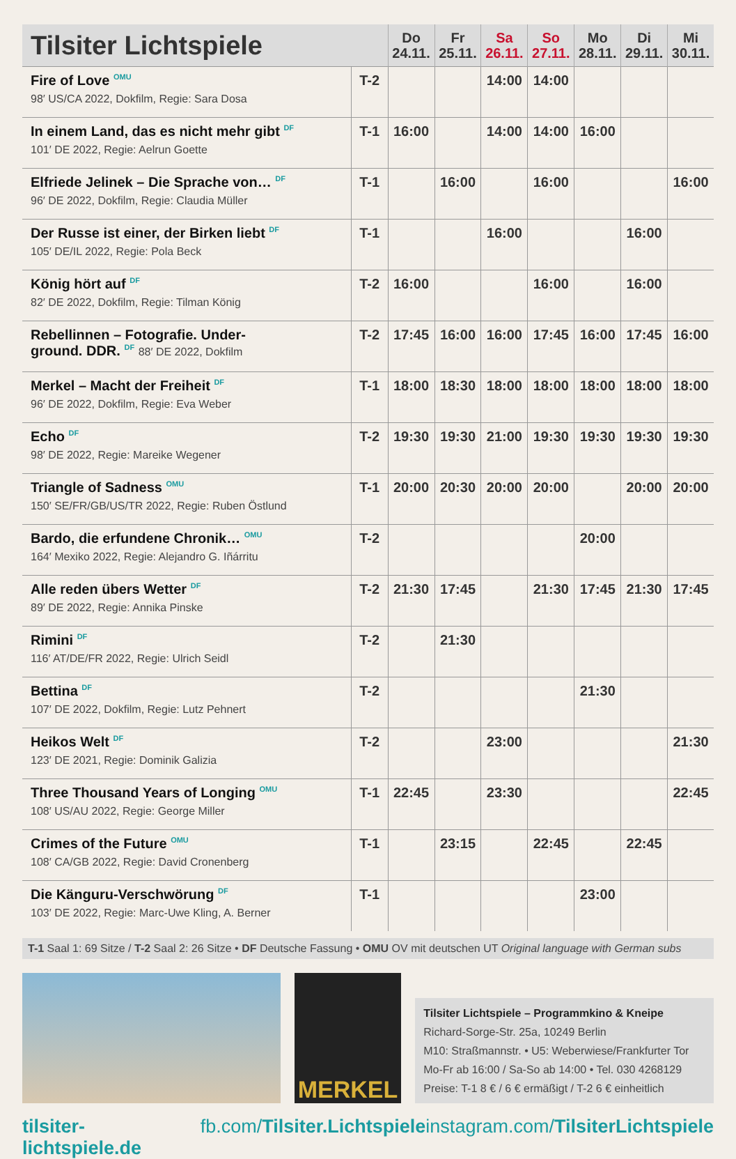| Tilsiter Lichtspiele | | Do 24.11. | Fr 25.11. | Sa 26.11. | So 27.11. | Mo 28.11. | Di 29.11. | Mi 30.11. |
| --- | --- | --- | --- | --- | --- | --- | --- | --- |
| Fire of Love <sup>OMU</sup> 98′ US/CA 2022, Dokfilm, Regie: Sara Dosa | T-2 | | | 14:00 | 14:00 | | | |
| In einem Land, das es nicht mehr gibt <sup>DF</sup> 101′ DE 2022, Regie: Aelrun Goette | T-1 | 16:00 | | 14:00 | 14:00 | 16:00 | | |
| Elfriede Jelinek – Die Sprache von… <sup>DF</sup> 96′ DE 2022, Dokfilm, Regie: Claudia Müller | T-1 | | 16:00 | | 16:00 | | | 16:00 |
| Der Russe ist einer, der Birken liebt <sup>DF</sup> 105′ DE/IL 2022, Regie: Pola Beck | T-1 | | | 16:00 | | | 16:00 | |
| König hört auf <sup>DF</sup> 82′ DE 2022, Dokfilm, Regie: Tilman König | T-2 | 16:00 | | | 16:00 | | 16:00 | |
| Rebellinnen – Fotografie. Under- ground. DDR. <sup>DF</sup> 88′ DE 2022, Dokfilm | T-2 | 17:45 | 16:00 | 16:00 | 17:45 | 16:00 | 17:45 | 16:00 |
| Merkel – Macht der Freiheit <sup>DF</sup> 96′ DE 2022, Dokfilm, Regie: Eva Weber | T-1 | 18:00 | 18:30 | 18:00 | 18:00 | 18:00 | 18:00 | 18:00 |
| Echo <sup>DF</sup> 98′ DE 2022, Regie: Mareike Wegener | T-2 | 19:30 | 19:30 | 21:00 | 19:30 | 19:30 | 19:30 | 19:30 |
| Triangle of Sadness <sup>OMU</sup> 150′ SE/FR/GB/US/TR 2022, Regie: Ruben Östlund | T-1 | 20:00 | 20:30 | 20:00 | 20:00 | | 20:00 | 20:00 |
| Bardo, die erfundene Chronik… <sup>OMU</sup> 164′ Mexiko 2022, Regie: Alejandro G. Iñárritu | T-2 | | | | | 20:00 | | |
| Alle reden übers Wetter <sup>DF</sup> 89′ DE 2022, Regie: Annika Pinske | T-2 | 21:30 | 17:45 | | 21:30 | 17:45 | 21:30 | 17:45 |
| Rimini <sup>DF</sup> 116′ AT/DE/FR 2022, Regie: Ulrich Seidl | T-2 | | 21:30 | | | | | |
| Bettina <sup>DF</sup> 107′ DE 2022, Dokfilm, Regie: Lutz Pehnert | T-2 | | | | | 21:30 | | |
| Heikos Welt <sup>DF</sup> 123′ DE 2021, Regie: Dominik Galizia | T-2 | | | 23:00 | | | | 21:30 |
| Three Thousand Years of Longing <sup>OMU</sup> 108′ US/AU 2022, Regie: George Miller | T-1 | 22:45 | | 23:30 | | | | 22:45 |
| Crimes of the Future <sup>OMU</sup> 108′ CA/GB 2022, Regie: David Cronenberg | T-1 | | 23:15 | | 22:45 | | 22:45 | |
| Die Känguru-Verschwörung <sup>DF</sup> 103′ DE 2022, Regie: Marc-Uwe Kling, A. Berner | T-1 | | | | | 23:00 | | |
T-1 Saal 1: 69 Sitze / T-2 Saal 2: 26 Sitze • DF Deutsche Fassung • OMU OV mit deutschen UT Original language with German subs
MERKEL
Tilsiter Lichtspiele – Programmkino & Kneipe
Richard-Sorge-Str. 25a, 10249 Berlin
M10: Straßmannstr. • U5: Weberwiese/Frankfurter Tor
Mo-Fr ab 16:00 / Sa-So ab 14:00 • Tel. 030 4268129
Preise: T-1 8 € / 6 € ermäßigt / T-2 6 € einheitlich
tilsiter-lichtspiele.de fb.com/Tilsiter.Lichtspiele instagram.com/TilsiterLichtspiele